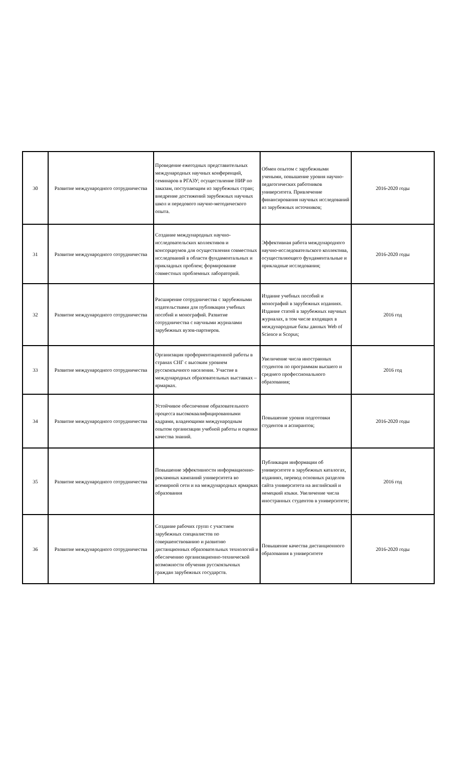| 30 | Развитие международного сотрудничества | Проведение ежегодных представительных международных научных конференций, семинаров в РГАЗУ; осуществление НИР по заказам, поступающим из зарубежных стран; внедрение достижений зарубежных научных школ и передового научно-методического опыта. | Обмен опытом с зарубежными учеными, повышение уровня научно-педагогических работников университета. Привлечение финансирования научных исследований из зарубежных источников; | 2016-2020 годы |
| 31 | Развитие международного сотрудничества | Создание международных научно-исследовательских коллективов и консорциумов для осуществления совместных исследований в области фундаментальных и прикладных проблем; формирование совместных проблемных лабораторий. | Эффективная работа международного научно-исследовательского коллектива, осуществляющего фундаментальные и прикладные исследования; | 2016-2020 годы |
| 32 | Развитие международного сотрудничества | Расширение сотрудничества с зарубежными издательствами для публикации учебных пособий и монографий. Развитие сотрудничества с научными журналами зарубежных вузов-партнеров. | Издание учебных пособий и монографий в зарубежных изданиях. Издание статей в зарубежных научных журналах, в том числе входящих в международные базы данных Web of Science и Scopus; | 2016 год |
| 33 | Развитие международного сотрудничества | Организация профориентационной работы в странах СНГ с высоким уровнем русскоязычного населения. Участие в международных образовательных выставках – ярмарках. | Увеличение числа иностранных студентов по программам высшего и среднего профессионального образования; | 2016 год |
| 34 | Развитие международного сотрудничества | Устойчивое обеспечение образовательного процесса высококвалифицированными кадрами, владеющими международным опытом организации учебной работы и оценки качества знаний. | Повышение уровня подготовки студентов и аспирантов; | 2016-2020 годы |
| 35 | Развитие международного сотрудничества | Повышение эффективности информационно-рекламных кампаний университета во всемирной сети и на международных ярмарках образования | Публикация информации об университете в зарубежных каталогах, изданиях, перевод основных разделов сайта университета на английский и немецкий языки. Увеличение числа иностранных студентов в университете; | 2016 год |
| 36 | Развитие международного сотрудничества | Создание рабочих групп с участием зарубежных специалистов по совершенствованию и развитию дистанционных образовательных технологий и обеслечению организационно-технической возможности обучения русскоязычных граждан зарубежных государств. | Повышение качества дистанционного образования в университете | 2016-2020 годы |